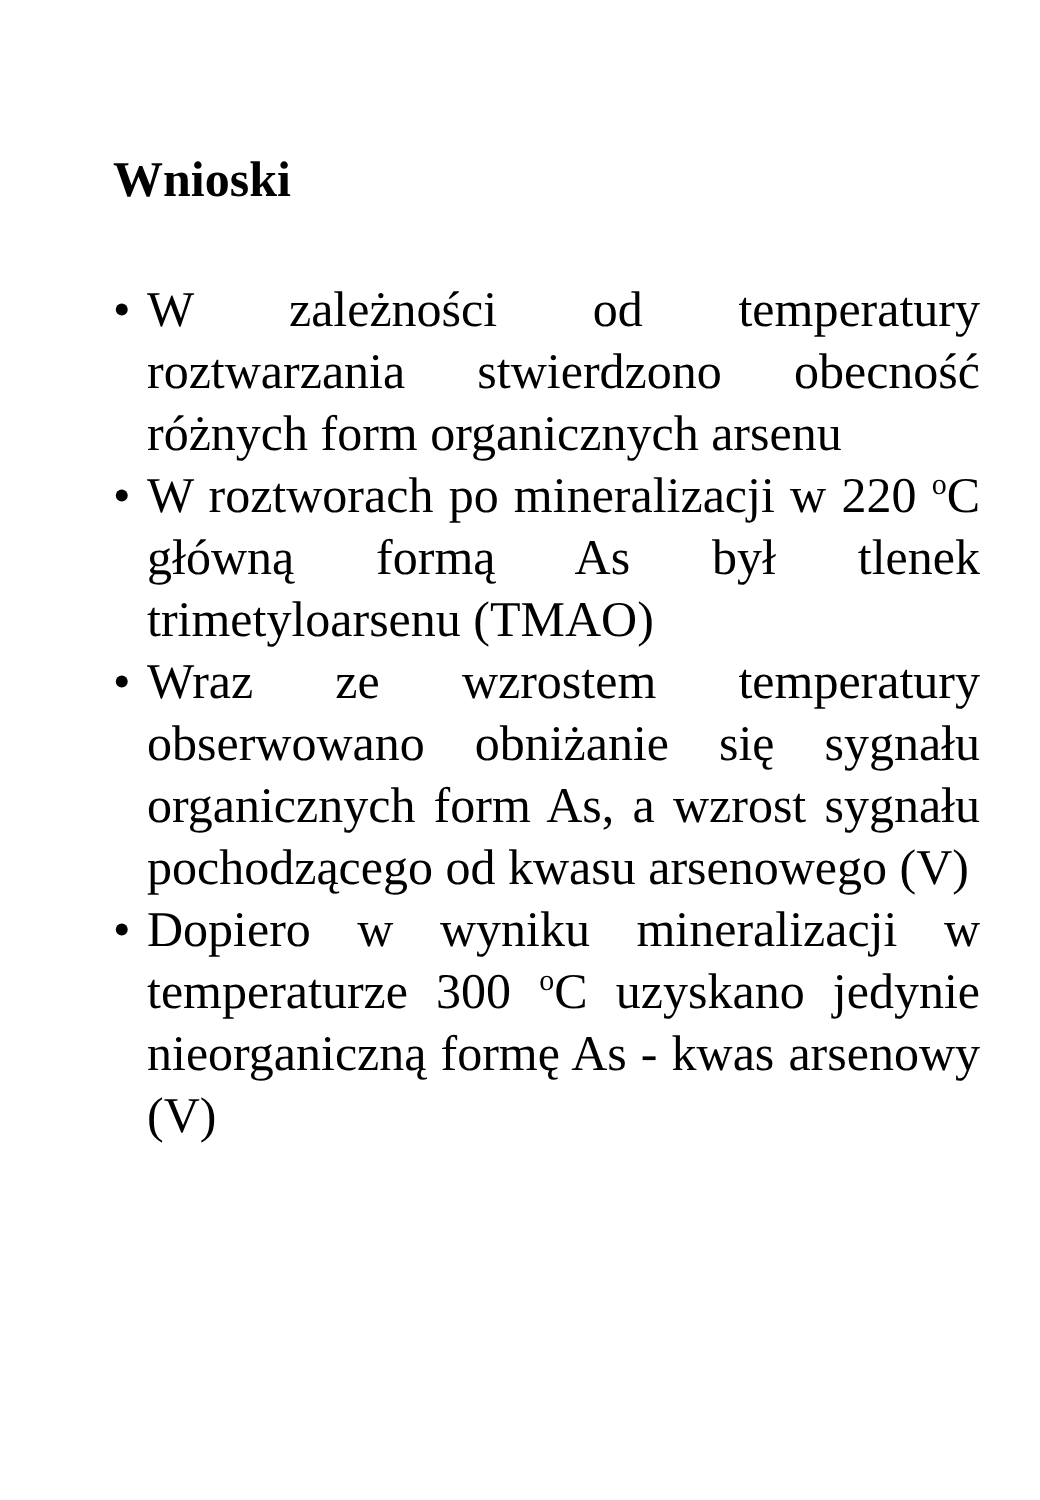Wnioski
• W zależności od temperatury roztwarzania stwierdzono obecność różnych form organicznych arsenu
• W roztworach po mineralizacji w 220 <sup>o</sup>C główną formą As był tlenek trimetyloarsenu (TMAO)
• Wraz ze wzrostem temperatury obserwowano obniżanie się sygnału organicznych form As, a wzrost sygnału pochodzącego od kwasu arsenowego (V)
• Dopiero w wyniku mineralizacji w temperaturze 300 <sup>o</sup>C uzyskano jedynie nieorganiczną formę As - kwas arsenowy (V)